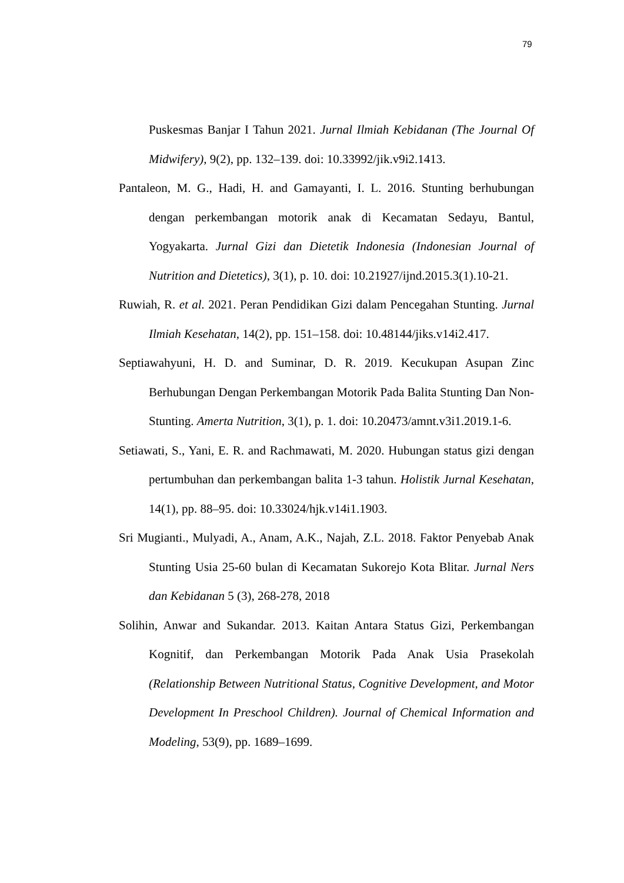79
Puskesmas Banjar I Tahun 2021. Jurnal Ilmiah Kebidanan (The Journal Of Midwifery), 9(2), pp. 132–139. doi: 10.33992/jik.v9i2.1413.
Pantaleon, M. G., Hadi, H. and Gamayanti, I. L. 2016. Stunting berhubungan dengan perkembangan motorik anak di Kecamatan Sedayu, Bantul, Yogyakarta. Jurnal Gizi dan Dietetik Indonesia (Indonesian Journal of Nutrition and Dietetics), 3(1), p. 10. doi: 10.21927/ijnd.2015.3(1).10-21.
Ruwiah, R. et al. 2021. Peran Pendidikan Gizi dalam Pencegahan Stunting. Jurnal Ilmiah Kesehatan, 14(2), pp. 151–158. doi: 10.48144/jiks.v14i2.417.
Septiawahyuni, H. D. and Suminar, D. R. 2019. Kecukupan Asupan Zinc Berhubungan Dengan Perkembangan Motorik Pada Balita Stunting Dan Non-Stunting. Amerta Nutrition, 3(1), p. 1. doi: 10.20473/amnt.v3i1.2019.1-6.
Setiawati, S., Yani, E. R. and Rachmawati, M. 2020. Hubungan status gizi dengan pertumbuhan dan perkembangan balita 1-3 tahun. Holistik Jurnal Kesehatan, 14(1), pp. 88–95. doi: 10.33024/hjk.v14i1.1903.
Sri Mugianti., Mulyadi, A., Anam, A.K., Najah, Z.L. 2018. Faktor Penyebab Anak Stunting Usia 25-60 bulan di Kecamatan Sukorejo Kota Blitar. Jurnal Ners dan Kebidanan 5 (3), 268-278, 2018
Solihin, Anwar and Sukandar. 2013. Kaitan Antara Status Gizi, Perkembangan Kognitif, dan Perkembangan Motorik Pada Anak Usia Prasekolah (Relationship Between Nutritional Status, Cognitive Development, and Motor Development In Preschool Children). Journal of Chemical Information and Modeling, 53(9), pp. 1689–1699.